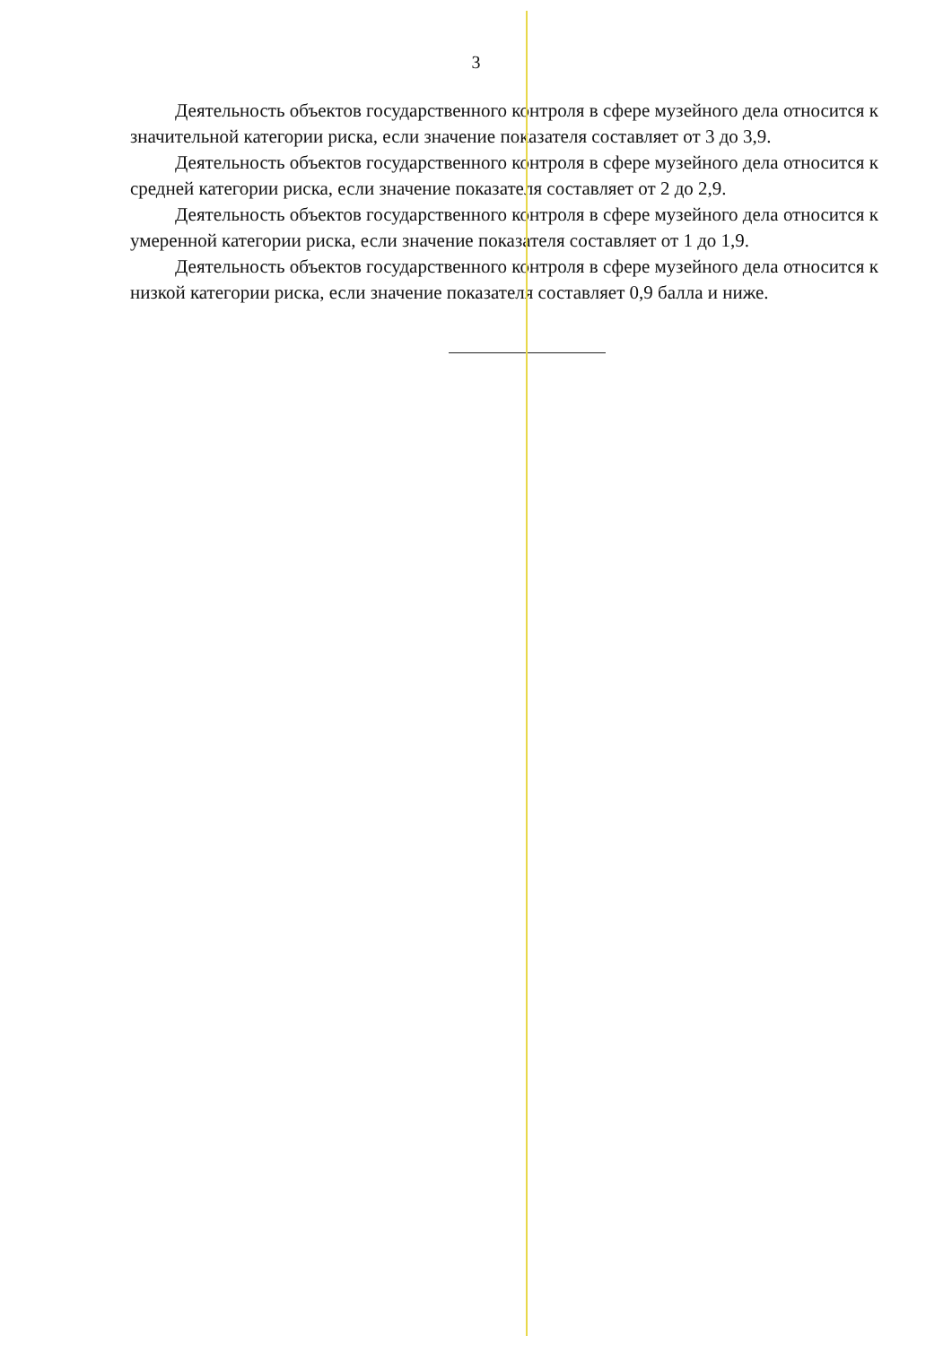3
Деятельность объектов государственного контроля в сфере музейного дела относится к значительной категории риска, если значение показателя составляет от 3 до 3,9.
Деятельность объектов государственного контроля в сфере музейного дела относится к средней категории риска, если значение показателя составляет от 2 до 2,9.
Деятельность объектов государственного контроля в сфере музейного дела относится к умеренной категории риска, если значение показателя составляет от 1 до 1,9.
Деятельность объектов государственного контроля в сфере музейного дела относится к низкой категории риска, если значение показателя составляет 0,9 балла и ниже.